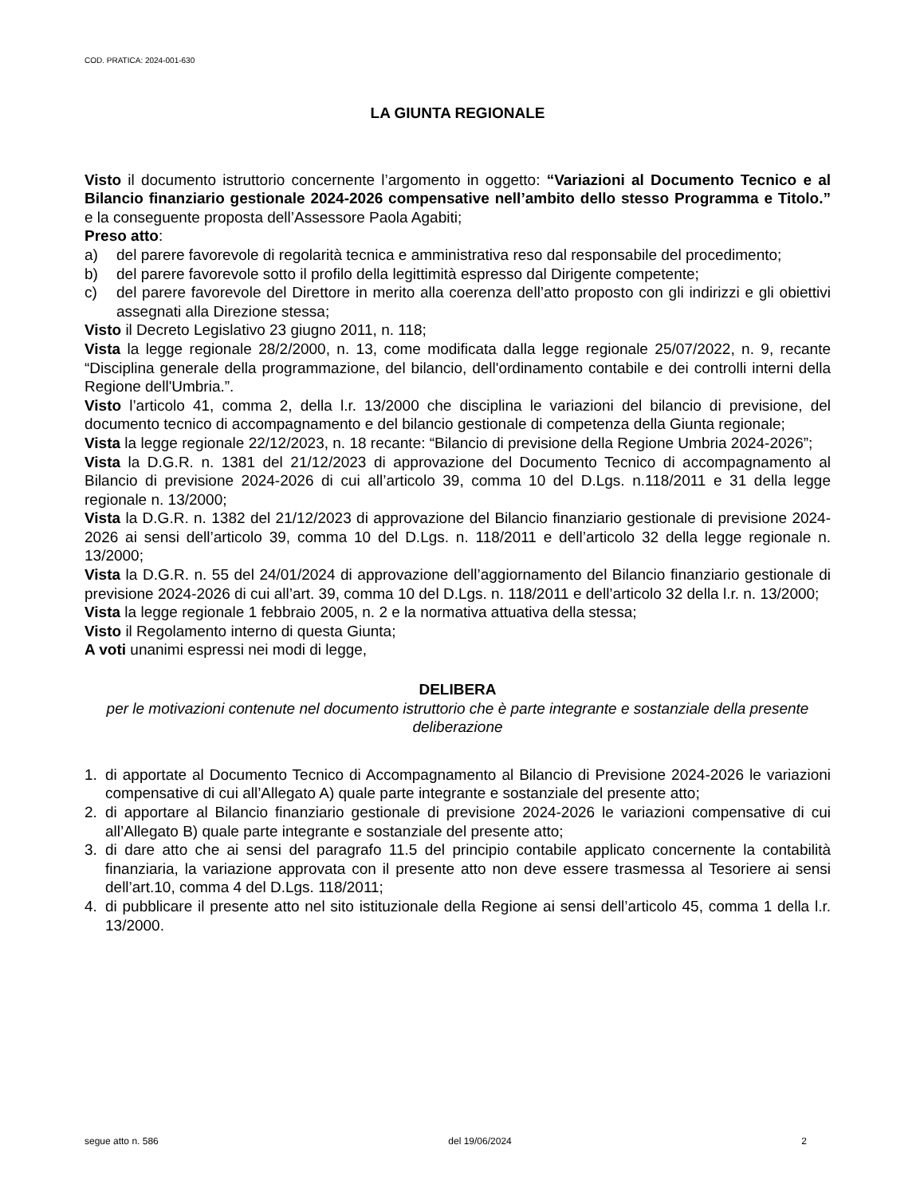COD. PRATICA: 2024-001-630
LA GIUNTA REGIONALE
Visto il documento istruttorio concernente l’argomento in oggetto: “Variazioni al Documento Tecnico e al Bilancio finanziario gestionale 2024-2026 compensative nell’ambito dello stesso Programma e Titolo.” e la conseguente proposta dell’Assessore Paola Agabiti;
Preso atto:
a) del parere favorevole di regolarità tecnica e amministrativa reso dal responsabile del procedimento;
b) del parere favorevole sotto il profilo della legittimità espresso dal Dirigente competente;
c) del parere favorevole del Direttore in merito alla coerenza dell’atto proposto con gli indirizzi e gli obiettivi assegnati alla Direzione stessa;
Visto il Decreto Legislativo 23 giugno 2011, n. 118;
Vista la legge regionale 28/2/2000, n. 13, come modificata dalla legge regionale 25/07/2022, n. 9, recante “Disciplina generale della programmazione, del bilancio, dell'ordinamento contabile e dei controlli interni della Regione dell'Umbria.”.
Visto l’articolo 41, comma 2, della l.r. 13/2000 che disciplina le variazioni del bilancio di previsione, del documento tecnico di accompagnamento e del bilancio gestionale di competenza della Giunta regionale;
Vista la legge regionale 22/12/2023, n. 18 recante: “Bilancio di previsione della Regione Umbria 2024-2026”;
Vista la D.G.R. n. 1381 del 21/12/2023 di approvazione del Documento Tecnico di accompagnamento al Bilancio di previsione 2024-2026 di cui all’articolo 39, comma 10 del D.Lgs. n.118/2011 e 31 della legge regionale n. 13/2000;
Vista la D.G.R. n. 1382 del 21/12/2023 di approvazione del Bilancio finanziario gestionale di previsione 2024-2026 ai sensi dell’articolo 39, comma 10 del D.Lgs. n. 118/2011 e dell’articolo 32 della legge regionale n. 13/2000;
Vista la D.G.R. n. 55 del 24/01/2024 di approvazione dell’aggiornamento del Bilancio finanziario gestionale di previsione 2024-2026 di cui all’art. 39, comma 10 del D.Lgs. n. 118/2011 e dell’articolo 32 della l.r. n. 13/2000;
Vista la legge regionale 1 febbraio 2005, n. 2 e la normativa attuativa della stessa;
Visto il Regolamento interno di questa Giunta;
A voti unanimi espressi nei modi di legge,
DELIBERA
per le motivazioni contenute nel documento istruttorio che è parte integrante e sostanziale della presente deliberazione
1. di apportate al Documento Tecnico di Accompagnamento al Bilancio di Previsione 2024-2026 le variazioni compensative di cui all’Allegato A) quale parte integrante e sostanziale del presente atto;
2. di apportare al Bilancio finanziario gestionale di previsione 2024-2026 le variazioni compensative di cui all’Allegato B) quale parte integrante e sostanziale del presente atto;
3. di dare atto che ai sensi del paragrafo 11.5 del principio contabile applicato concernente la contabilità finanziaria, la variazione approvata con il presente atto non deve essere trasmessa al Tesoriere ai sensi dell’art.10, comma 4 del D.Lgs. 118/2011;
4. di pubblicare il presente atto nel sito istituzionale della Regione ai sensi dell’articolo 45, comma 1 della l.r. 13/2000.
segue atto n. 586 del 19/06/2024 2